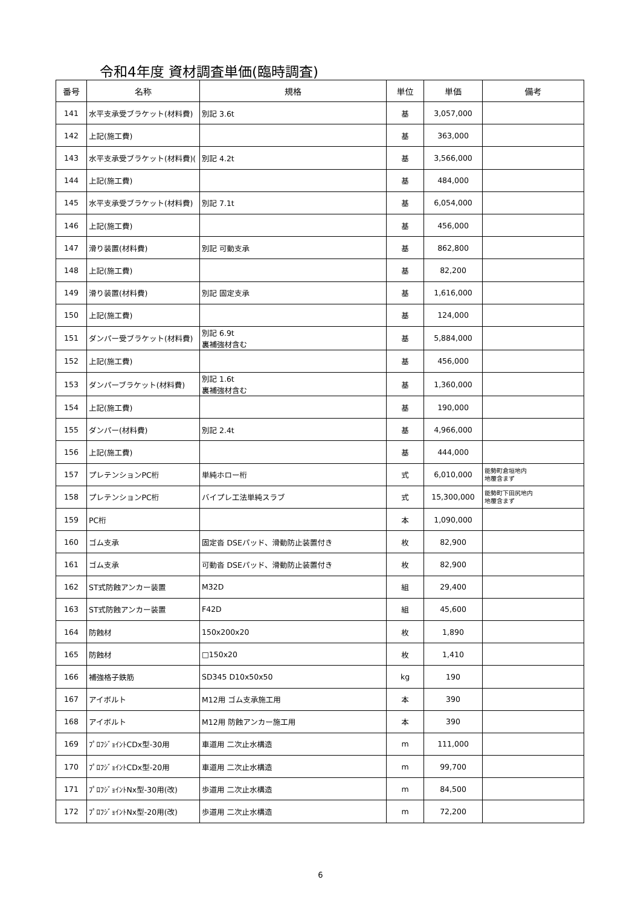令和4年度 資材調査単価(臨時調査)
| 番号 | 名称 | 規格 | 単位 | 単価 | 備考 |
| --- | --- | --- | --- | --- | --- |
| 141 | 水平支承受ブラケット(材料費) | 別記 3.6t | 基 | 3,057,000 | |
| 142 | 上記(施工費) | | 基 | 363,000 | |
| 143 | 水平支承受ブラケット(材料費)( | 別記 4.2t | 基 | 3,566,000 | |
| 144 | 上記(施工費) | | 基 | 484,000 | |
| 145 | 水平支承受ブラケット(材料費) | 別記 7.1t | 基 | 6,054,000 | |
| 146 | 上記(施工費) | | 基 | 456,000 | |
| 147 | 滑り装置(材料費) | 別記 可動支承 | 基 | 862,800 | |
| 148 | 上記(施工費) | | 基 | 82,200 | |
| 149 | 滑り装置(材料費) | 別記 固定支承 | 基 | 1,616,000 | |
| 150 | 上記(施工費) | | 基 | 124,000 | |
| 151 | ダンパー受ブラケット(材料費) | 別記 6.9t 裏補強材含む | 基 | 5,884,000 | |
| 152 | 上記(施工費) | | 基 | 456,000 | |
| 153 | ダンパーブラケット(材料費) | 別記 1.6t 裏補強材含む | 基 | 1,360,000 | |
| 154 | 上記(施工費) | | 基 | 190,000 | |
| 155 | ダンパー(材料費) | 別記 2.4t | 基 | 4,966,000 | |
| 156 | 上記(施工費) | | 基 | 444,000 | |
| 157 | プレテンションPC桁 | 単純ホロー桁 | 式 | 6,010,000 | 能勢町倉垣地内 地覆含まず |
| 158 | プレテンションPC桁 | バイプレ工法単純スラブ | 式 | 15,300,000 | 能勢町下田尻地内 地覆含まず |
| 159 | PC桁 | | 本 | 1,090,000 | |
| 160 | ゴム支承 | 固定沓 DSEパッド、滑動防止装置付き | 枚 | 82,900 | |
| 161 | ゴム支承 | 可動沓 DSEパッド、滑動防止装置付き | 枚 | 82,900 | |
| 162 | ST式防蝕アンカー装置 | M32D | 組 | 29,400 | |
| 163 | ST式防蝕アンカー装置 | F42D | 組 | 45,600 | |
| 164 | 防蝕材 | 150x200x20 | 枚 | 1,890 | |
| 165 | 防蝕材 | □150x20 | 枚 | 1,410 | |
| 166 | 補強格子鉄筋 | SD345 D10x50x50 | kg | 190 | |
| 167 | アイボルト | M12用 ゴム支承施工用 | 本 | 390 | |
| 168 | アイボルト | M12用 防蝕アンカー施工用 | 本 | 390 | |
| 169 | ﾌﾟﾛﾌｼﾞｮｲﾝﾄCDx型-30用 | 車道用 二次止水構造 | m | 111,000 | |
| 170 | ﾌﾟﾛﾌｼﾞｮｲﾝﾄCDx型-20用 | 車道用 二次止水構造 | m | 99,700 | |
| 171 | ﾌﾟﾛﾌｼﾞｮｲﾝﾄNx型-30用(改) | 歩道用 二次止水構造 | m | 84,500 | |
| 172 | ﾌﾟﾛﾌｼﾞｮｲﾝﾄNx型-20用(改) | 歩道用 二次止水構造 | m | 72,200 | |
6